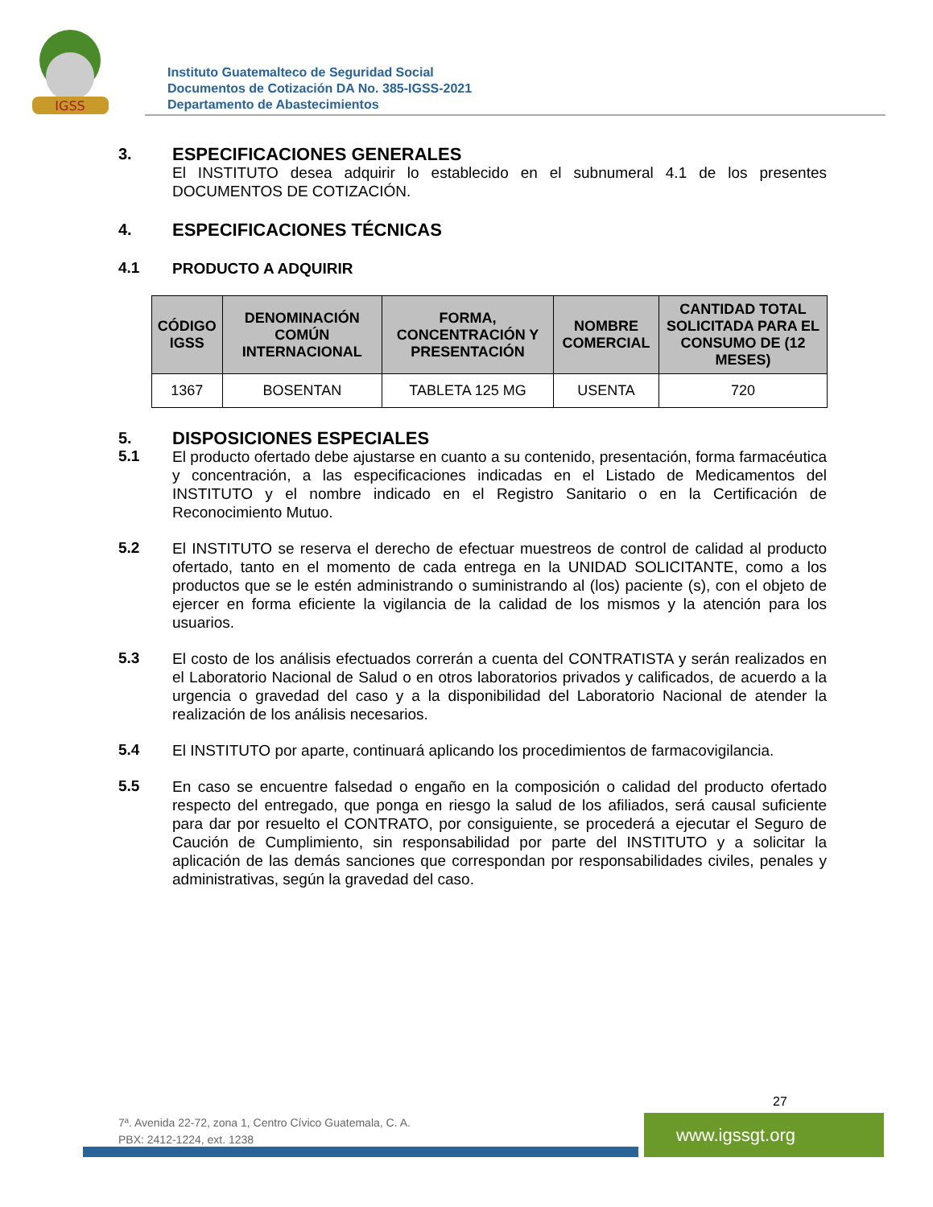IGSS
Instituto Guatemalteco de Seguridad Social
Documentos de Cotización DA No. 385-IGSS-2021
Departamento de Abastecimientos
3.
ESPECIFICACIONES GENERALES
El INSTITUTO desea adquirir lo establecido en el subnumeral 4.1 de los presentes DOCUMENTOS DE COTIZACIÓN.
4.
ESPECIFICACIONES TÉCNICAS
4.1
PRODUCTO A ADQUIRIR
| CÓDIGO IGSS | DENOMINACIÓN COMÚN INTERNACIONAL | FORMA, CONCENTRACIÓN Y PRESENTACIÓN | NOMBRE COMERCIAL | CANTIDAD TOTAL SOLICITADA PARA EL CONSUMO DE (12 MESES) |
| --- | --- | --- | --- | --- |
| 1367 | BOSENTAN | TABLETA 125 MG | USENTA | 720 |
5.
DISPOSICIONES ESPECIALES
5.1
El producto ofertado debe ajustarse en cuanto a su contenido, presentación, forma farmacéutica y concentración, a las especificaciones indicadas en el Listado de Medicamentos del INSTITUTO y el nombre indicado en el Registro Sanitario o en la Certificación de Reconocimiento Mutuo.
5.2
El INSTITUTO se reserva el derecho de efectuar muestreos de control de calidad al producto ofertado, tanto en el momento de cada entrega en la UNIDAD SOLICITANTE, como a los productos que se le estén administrando o suministrando al (los) paciente (s), con el objeto de ejercer en forma eficiente la vigilancia de la calidad de los mismos y la atención para los usuarios.
5.3
El costo de los análisis efectuados correrán a cuenta del CONTRATISTA y serán realizados en el Laboratorio Nacional de Salud o en otros laboratorios privados y calificados, de acuerdo a la urgencia o gravedad del caso y a la disponibilidad del Laboratorio Nacional de atender la realización de los análisis necesarios.
5.4
El INSTITUTO por aparte, continuará aplicando los procedimientos de farmacovigilancia.
5.5
En caso se encuentre falsedad o engaño en la composición o calidad del producto ofertado respecto del entregado, que ponga en riesgo la salud de los afiliados, será causal suficiente para dar por resuelto el CONTRATO, por consiguiente, se procederá a ejecutar el Seguro de Caución de Cumplimiento, sin responsabilidad por parte del INSTITUTO y a solicitar la aplicación de las demás sanciones que correspondan por responsabilidades civiles, penales y administrativas, según la gravedad del caso.
27
7ª. Avenida 22-72, zona 1, Centro Cívico Guatemala, C. A.
PBX: 2412-1224, ext. 1238
www.igssgt.org